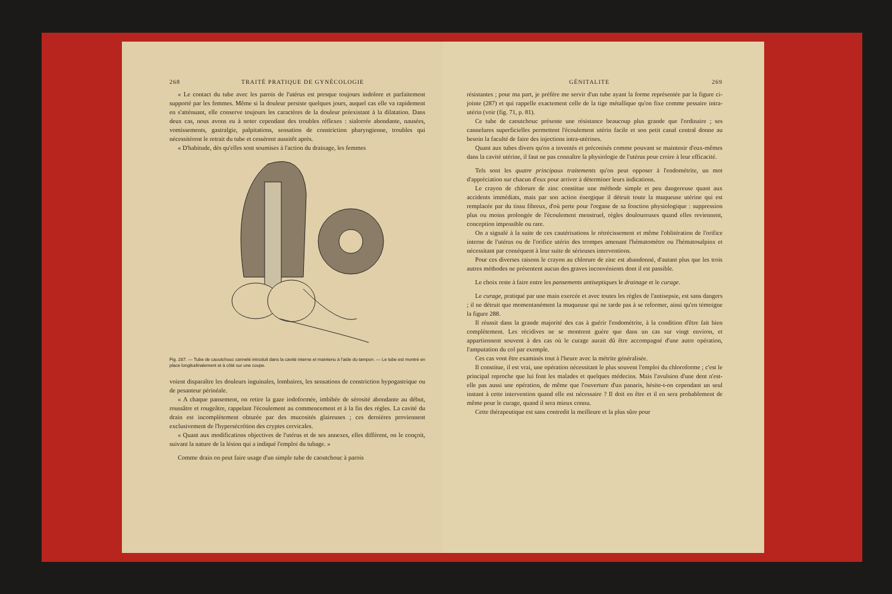268 TRAITÉ PRATIQUE DE GYNÉCOLOGIE
« Le contact du tube avec les parois de l'utérus est presque toujours indolore et parfaitement supporté par les femmes. Même si la douleur persiste quelques jours, auquel cas elle va rapidement en s'atténuant, elle conserve toujours les caractères de la douleur préexistant à la dilatation. Dans deux cas, nous avons eu à noter cependant des troubles réflexes : sialorrée abondante, nausées, vomissements, gastralgie, palpitations, sensation de constriction pharyngienne, troubles qui nécessitèrent le retrait du tube et cessèrent aussitôt après.
« D'habitude, dès qu'elles sont soumises à l'action du drainage, les femmes
Fig. 287. — Tube de caoutchouc cannelé introduit dans la cavité interne et maintenu à l'aide du tampon. — Le tube est montré en place longitudinalement et à côté sur une coupe.
voient disparaître les douleurs inguinales, lombaires, les sensations de constriction hypogastrique ou de pesanteur périnéale.
« A chaque pansement, on retire la gaze iodoformée, imbibée de sérosité abondante au début, roussâtre et rougeâtre, rappelant l'écoulement au commencement et à la fin des règles. La cavité du drain est incomplètement obturée par des mucosités glaireuses ; ces dernières proviennent exclusivement de l'hypersécrétion des cryptes cervicales.
« Quant aux modifications objectives de l'utérus et de ses annexes, elles diffèrent, on le conçoit, suivant la nature de la lésion qui a indiqué l'emploi du tubage. »
Comme drain on peut faire usage d'un simple tube de caoutchouc à parois
GÉNITALITE 269
résistantes ; pour ma part, je préfère me servir d'un tube ayant la forme représentée par la figure ci-jointe (287) et qui rappelle exactement celle de la tige métallique qu'on fixe comme pessaire intra-utérin (voir (fig. 71, p. 81).
Ce tube de caoutchouc présente une résistance beaucoup plus grande que l'ordinaire ; ses cannelures superficielles permettent l'écoulement utérin facile et son petit canal central donne au besoin la faculté de faire des injections intra-utérines.
Quant aux tubes divers qu'on a inventés et préconisés comme pouvant se maintenir d'eux-mêmes dans la cavité utérine, il faut ne pas connaître la physiologie de l'utérus pour croire à leur efficacité.
Tels sont les quatre principaux traitements qu'on peut opposer à l'endométrite, un mot d'appréciation sur chacun d'eux pour arriver à déterminer leurs indications.
Le crayon de chlorure de zinc constitue une méthode simple et peu dangereuse quant aux accidents immédiats, mais par son action énergique il détruit toute la muqueuse utérine qui est remplacée par du tissu fibreux, d'où perte pour l'organe de sa fonction physiologique : suppression plus ou moins prolongée de l'écoulement menstruel, règles douloureuses quand elles reviennent, conception impossible ou rare.
On a signalé à la suite de ces cautérisations le rétrécissement et même l'oblitération de l'orifice interne de l'utérus ou de l'orifice utérin des trompes amenant l'hématomètre ou l'hématosalpinx et nécessitant par conséquent à leur suite de sérieuses interventions.
Pour ces diverses raisons le crayon au chlorure de zinc est abandonné, d'autant plus que les trois autres méthodes ne présentent aucun des graves inconvénients dont il est passible.
Le choix reste à faire entre les pansements antiseptiques le drainage et le curage.
Le curage, pratiqué par une main exercée et avec toutes les règles de l'antisepsie, est sans dangers ; il ne détruit que momentanément la muqueuse qui ne tarde pas à se reformer, ainsi qu'en témoigne la figure 288.
Il réussit dans la grande majorité des cas à guérir l'endométrite, à la condition d'être fait bien complètement. Les récidives ne se montrent guère que dans un cas sur vingt environ, et appartiennent souvent à des cas où le curage aurait dû être accompagné d'une autre opération, l'amputation du col par exemple.
Ces cas vont être examinés tout à l'heure avec la métrite généralisée.
Il constitue, il est vrai, une opération nécessitant le plus souvent l'emploi du chloroforme ; c'est le principal reproche que lui font les malades et quelques médecins. Mais l'avulsion d'une dent n'est-elle pas aussi une opération, de même que l'ouverture d'un panaris, hésite-t-on cependant un seul instant à cette intervention quand elle est nécessaire ? Il doit en être et il en sera probablement de même pour le curage, quand il sera mieux connu.
Cette thérapeutique est sans contredit la meilleure et la plus sûre pour